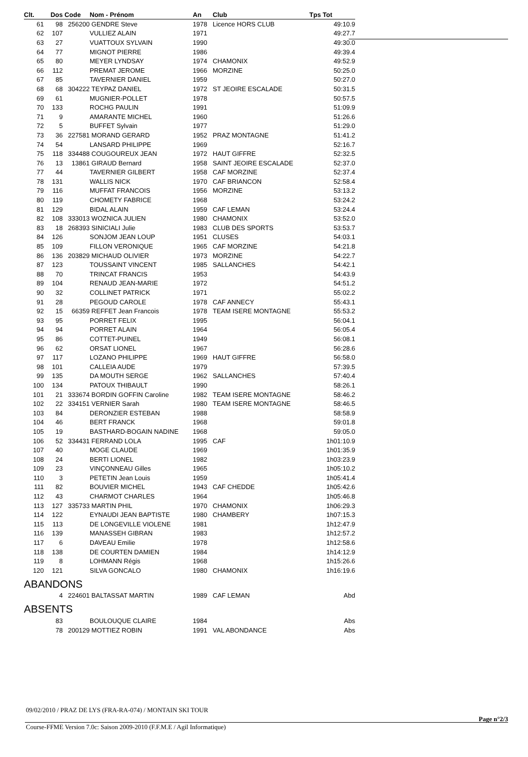| Clt. | Dos | Code | Nom - Prénom | An | Club | Tps Tot |
| --- | --- | --- | --- | --- | --- | --- |
| 61 | 98 | 256200 | GENDRE Steve | 1978 | Licence HORS CLUB | 49:10.9 |
| 62 | 107 | | VULLIEZ ALAIN | 1971 | | 49:27.7 |
| 63 | 27 | | VUATTOUX SYLVAIN | 1990 | | 49:30.0 |
| 64 | 77 | | MIGNOT PIERRE | 1986 | | 49:39.4 |
| 65 | 80 | | MEYER LYNDSAY | 1974 | CHAMONIX | 49:52.9 |
| 66 | 112 | | PREMAT JEROME | 1966 | MORZINE | 50:25.0 |
| 67 | 85 | | TAVERNIER DANIEL | 1959 | | 50:27.0 |
| 68 | 68 | 304222 | TEYPAZ DANIEL | 1972 | ST JEOIRE ESCALADE | 50:31.5 |
| 69 | 61 | | MUGNIER-POLLET | 1978 | | 50:57.5 |
| 70 | 133 | | ROCHG PAULIN | 1991 | | 51:09.9 |
| 71 | 9 | | AMARANTE MICHEL | 1960 | | 51:26.6 |
| 72 | 5 | | BUFFET Sylvain | 1977 | | 51:29.0 |
| 73 | 36 | 227581 | MORAND GERARD | 1952 | PRAZ MONTAGNE | 51:41.2 |
| 74 | 54 | | LANSARD PHILIPPE | 1969 | | 52:16.7 |
| 75 | 118 | 334488 | COUGOUREUX JEAN | 1972 | HAUT GIFFRE | 52:32.5 |
| 76 | 13 | 13861 | GIRAUD Bernard | 1958 | SAINT JEOIRE ESCALADE | 52:37.0 |
| 77 | 44 | | TAVERNIER GILBERT | 1958 | CAF MORZINE | 52:37.4 |
| 78 | 131 | | WALLIS NICK | 1970 | CAF BRIANCON | 52:58.4 |
| 79 | 116 | | MUFFAT FRANCOIS | 1956 | MORZINE | 53:13.2 |
| 80 | 119 | | CHOMETY FABRICE | 1968 | | 53:24.2 |
| 81 | 129 | | BIDAL ALAIN | 1959 | CAF LEMAN | 53:24.4 |
| 82 | 108 | 333013 | WOZNICA JULIEN | 1980 | CHAMONIX | 53:52.0 |
| 83 | 18 | 268393 | SINICIALI Julie | 1983 | CLUB DES SPORTS | 53:53.7 |
| 84 | 126 | | SONJOM JEAN LOUP | 1951 | CLUSES | 54:03.1 |
| 85 | 109 | | FILLON VERONIQUE | 1965 | CAF MORZINE | 54:21.8 |
| 86 | 136 | 203829 | MICHAUD OLIVIER | 1973 | MORZINE | 54:22.7 |
| 87 | 123 | | TOUSSAINT VINCENT | 1985 | SALLANCHES | 54:42.1 |
| 88 | 70 | | TRINCAT FRANCIS | 1953 | | 54:43.9 |
| 89 | 104 | | RENAUD JEAN-MARIE | 1972 | | 54:51.2 |
| 90 | 32 | | COLLINET PATRICK | 1971 | | 55:02.2 |
| 91 | 28 | | PEGOUD CAROLE | 1978 | CAF ANNECY | 55:43.1 |
| 92 | 15 | 66359 | REFFET Jean Francois | 1978 | TEAM ISERE MONTAGNE | 55:53.2 |
| 93 | 95 | | PORRET FELIX | 1995 | | 56:04.1 |
| 94 | 94 | | PORRET ALAIN | 1964 | | 56:05.4 |
| 95 | 86 | | COTTET-PUINEL | 1949 | | 56:08.1 |
| 96 | 62 | | ORSAT LIONEL | 1967 | | 56:28.6 |
| 97 | 117 | | LOZANO PHILIPPE | 1969 | HAUT GIFFRE | 56:58.0 |
| 98 | 101 | | CALLEIA AUDE | 1979 | | 57:39.5 |
| 99 | 135 | | DA MOUTH SERGE | 1962 | SALLANCHES | 57:40.4 |
| 100 | 134 | | PATOUX THIBAULT | 1990 | | 58:26.1 |
| 101 | 21 | 333674 | BORDIN GOFFIN Caroline | 1982 | TEAM ISERE MONTAGNE | 58:46.2 |
| 102 | 22 | 334151 | VERNIER Sarah | 1980 | TEAM ISERE MONTAGNE | 58:46.5 |
| 103 | 84 | | DERONZIER ESTEBAN | 1988 | | 58:58.9 |
| 104 | 46 | | BERT FRANCK | 1968 | | 59:01.8 |
| 105 | 19 | | BASTHARD-BOGAIN NADINE | 1968 | | 59:05.0 |
| 106 | 52 | 334431 | FERRAND LOLA | 1995 | CAF | 1h01:10.9 |
| 107 | 40 | | MOGE CLAUDE | 1969 | | 1h01:35.9 |
| 108 | 24 | | BERTI LIONEL | 1982 | | 1h03:23.9 |
| 109 | 23 | | VINÇONNEAU Gilles | 1965 | | 1h05:10.2 |
| 110 | 3 | | PETETIN Jean Louis | 1959 | | 1h05:41.4 |
| 111 | 82 | | BOUVIER MICHEL | 1943 | CAF CHEDDE | 1h05:42.6 |
| 112 | 43 | | CHARMOT CHARLES | 1964 | | 1h05:46.8 |
| 113 | 127 | 335733 | MARTIN PHIL | 1970 | CHAMONIX | 1h06:29.3 |
| 114 | 122 | | EYNAUDI JEAN BAPTISTE | 1980 | CHAMBERY | 1h07:15.3 |
| 115 | 113 | | DE LONGEVILLE VIOLENE | 1981 | | 1h12:47.9 |
| 116 | 139 | | MANASSEH GIBRAN | 1983 | | 1h12:57.2 |
| 117 | 6 | | DAVEAU Emilie | 1978 | | 1h12:58.6 |
| 118 | 138 | | DE COURTEN DAMIEN | 1984 | | 1h14:12.9 |
| 119 | 8 | | LOHMANN Régis | 1968 | | 1h15:26.6 |
| 120 | 121 | | SILVA GONCALO | 1980 | CHAMONIX | 1h16:19.6 |
| ABANDONS | | | | | | |
| | 4 | 224601 | BALTASSAT MARTIN | 1989 | CAF LEMAN | Abd |
| ABSENTS | | | | | | |
| | 83 | | BOULOUQUE CLAIRE | 1984 | | Abs |
| | 78 | 200129 | MOTTIEZ ROBIN | 1991 | VAL ABONDANCE | Abs |
09/02/2010 / PRAZ DE LYS (FRA-RA-074) / MONTAIN SKI TOUR
Page n°2/3
Course-FFME Version 7.0c: Saison 2009-2010 (F.F.M.E / Agil Informatique)